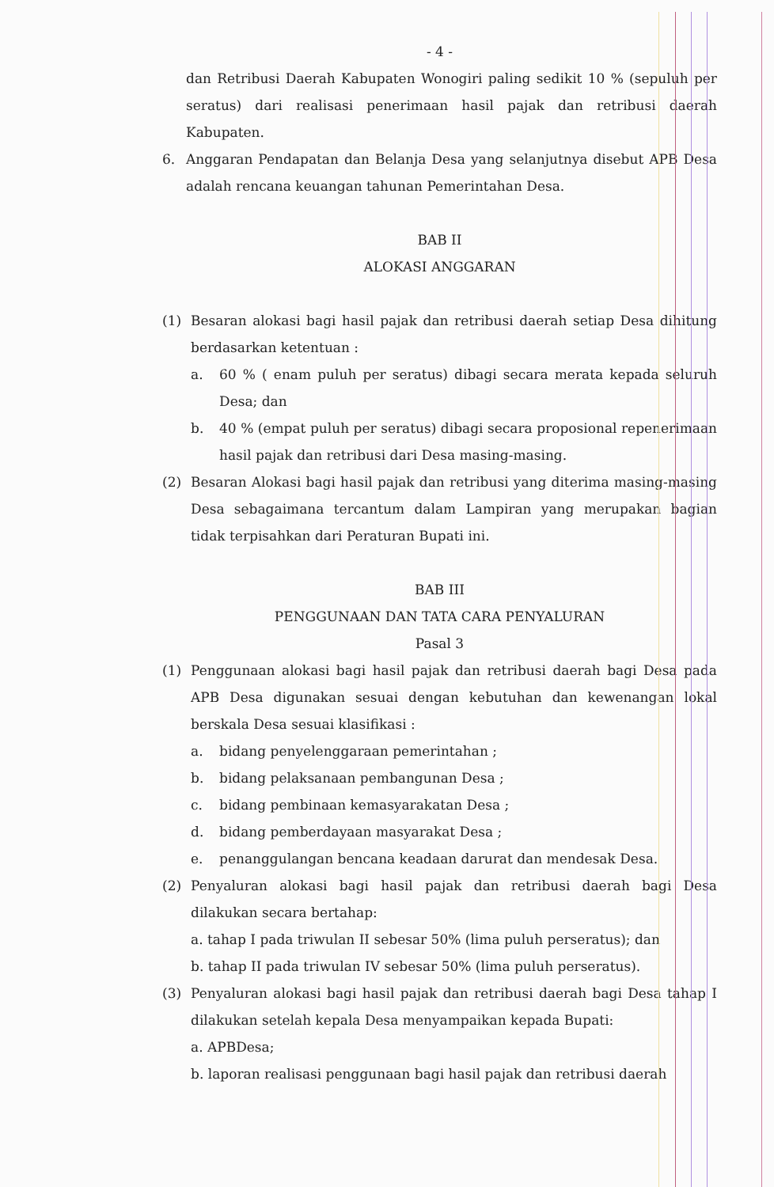- 4 -
dan Retribusi Daerah Kabupaten Wonogiri paling sedikit 10 % (sepuluh per seratus) dari realisasi penerimaan hasil pajak dan retribusi daerah Kabupaten.
6. Anggaran Pendapatan dan Belanja Desa yang selanjutnya disebut APB Desa adalah rencana keuangan tahunan Pemerintahan Desa.
BAB II
ALOKASI ANGGARAN
(1) Besaran alokasi bagi hasil pajak dan retribusi daerah setiap Desa dihitung berdasarkan ketentuan :
a. 60 % ( enam puluh per seratus) dibagi secara merata kepada seluruh Desa; dan
b. 40 % (empat puluh per seratus) dibagi secara proposional repenerimaan hasil pajak dan retribusi dari Desa masing-masing.
(2) Besaran Alokasi bagi hasil pajak dan retribusi yang diterima masing-masing Desa sebagaimana tercantum dalam Lampiran yang merupakan bagian tidak terpisahkan dari Peraturan Bupati ini.
BAB III
PENGGUNAAN DAN TATA CARA PENYALURAN
Pasal 3
(1) Penggunaan alokasi bagi hasil pajak dan retribusi daerah bagi Desa pada APB Desa digunakan sesuai dengan kebutuhan dan kewenangan lokal berskala Desa sesuai klasifikasi :
a. bidang penyelenggaraan pemerintahan ;
b. bidang pelaksanaan pembangunan Desa ;
c. bidang pembinaan kemasyarakatan Desa ;
d. bidang pemberdayaan masyarakat Desa ;
e. penanggulangan bencana keadaan darurat dan mendesak Desa.
(2) Penyaluran alokasi bagi hasil pajak dan retribusi daerah bagi Desa dilakukan secara bertahap:
a. tahap I pada triwulan II sebesar 50% (lima puluh perseratus); dan
b. tahap II pada triwulan IV sebesar 50% (lima puluh perseratus).
(3) Penyaluran alokasi bagi hasil pajak dan retribusi daerah bagi Desa tahap I dilakukan setelah kepala Desa menyampaikan kepada Bupati:
a. APBDesa;
b. laporan realisasi penggunaan bagi hasil pajak dan retribusi daerah